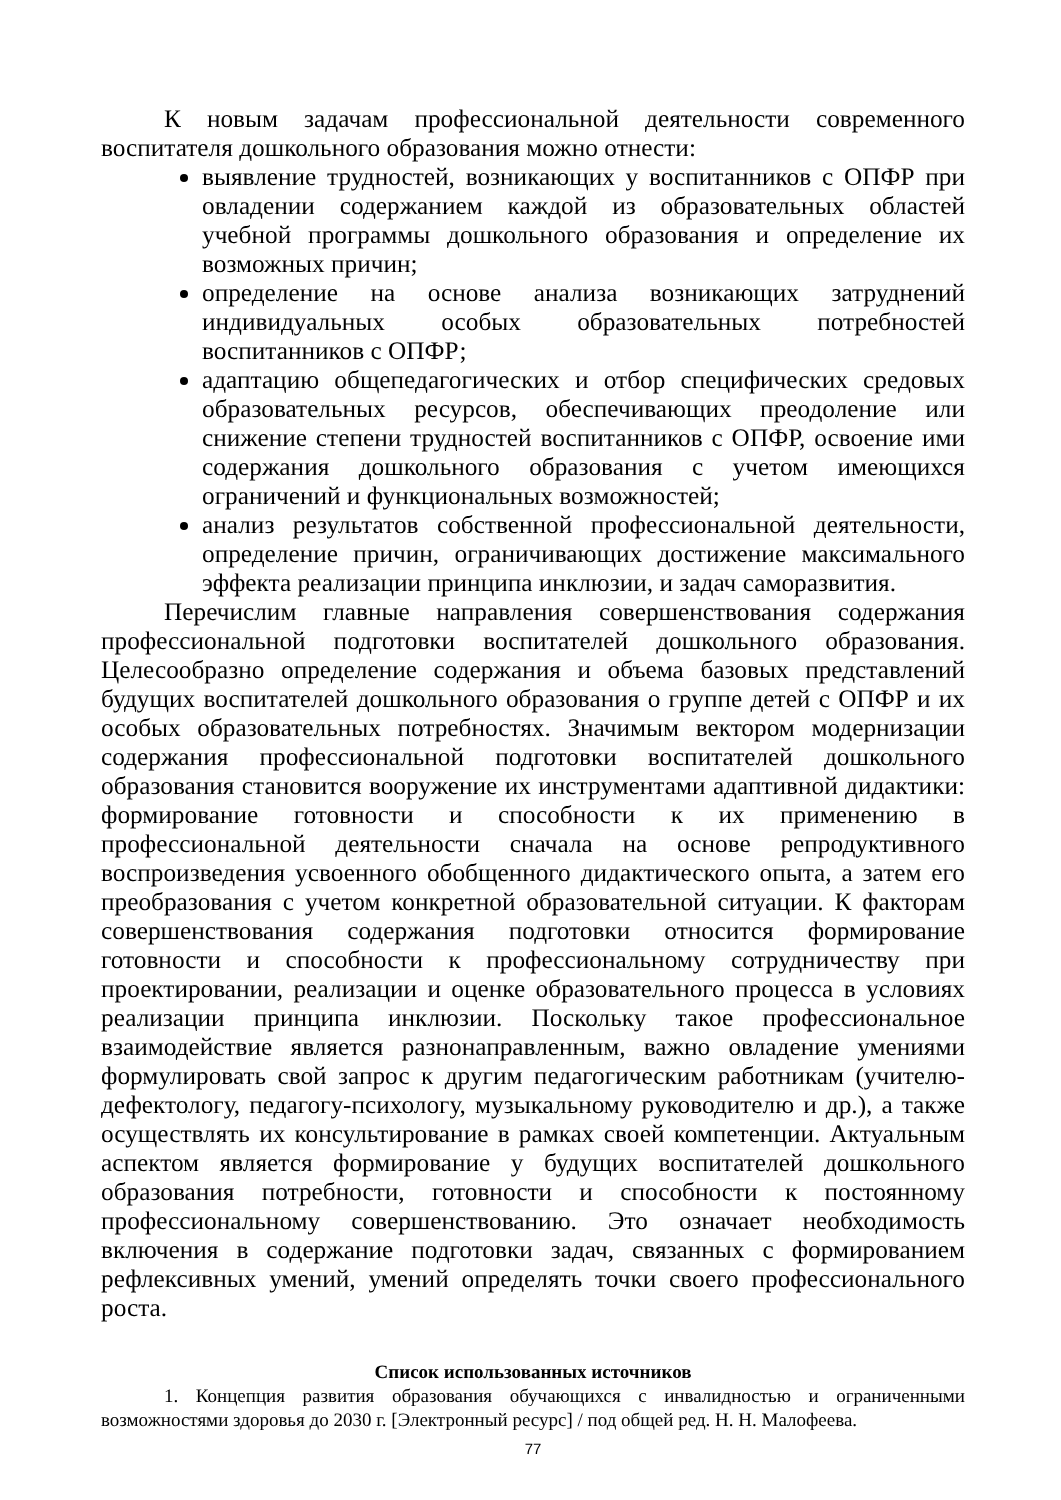К новым задачам профессиональной деятельности современного воспитателя дошкольного образования можно отнести:
выявление трудностей, возникающих у воспитанников с ОПФР при овладении содержанием каждой из образовательных областей учебной программы дошкольного образования и определение их возможных причин;
определение на основе анализа возникающих затруднений индивидуальных особых образовательных потребностей воспитанников с ОПФР;
адаптацию общепедагогических и отбор специфических средовых образовательных ресурсов, обеспечивающих преодоление или снижение степени трудностей воспитанников с ОПФР, освоение ими содержания дошкольного образования с учетом имеющихся ограничений и функциональных возможностей;
анализ результатов собственной профессиональной деятельности, определение причин, ограничивающих достижение максимального эффекта реализации принципа инклюзии, и задач саморазвития.
Перечислим главные направления совершенствования содержания профессиональной подготовки воспитателей дошкольного образования. Целесообразно определение содержания и объема базовых представлений будущих воспитателей дошкольного образования о группе детей с ОПФР и их особых образовательных потребностях. Значимым вектором модернизации содержания профессиональной подготовки воспитателей дошкольного образования становится вооружение их инструментами адаптивной дидактики: формирование готовности и способности к их применению в профессиональной деятельности сначала на основе репродуктивного воспроизведения усвоенного обобщенного дидактического опыта, а затем его преобразования с учетом конкретной образовательной ситуации. К факторам совершенствования содержания подготовки относится формирование готовности и способности к профессиональному сотрудничеству при проектировании, реализации и оценке образовательного процесса в условиях реализации принципа инклюзии. Поскольку такое профессиональное взаимодействие является разнонаправленным, важно овладение умениями формулировать свой запрос к другим педагогическим работникам (учителю-дефектологу, педагогу-психологу, музыкальному руководителю и др.), а также осуществлять их консультирование в рамках своей компетенции. Актуальным аспектом является формирование у будущих воспитателей дошкольного образования потребности, готовности и способности к постоянному профессиональному совершенствованию. Это означает необходимость включения в содержание подготовки задач, связанных с формированием рефлексивных умений, умений определять точки своего профессионального роста.
Список использованных источников
1. Концепция развития образования обучающихся с инвалидностью и ограниченными возможностями здоровья до 2030 г. [Электронный ресурс] / под общей ред. Н. Н. Малофеева.
77